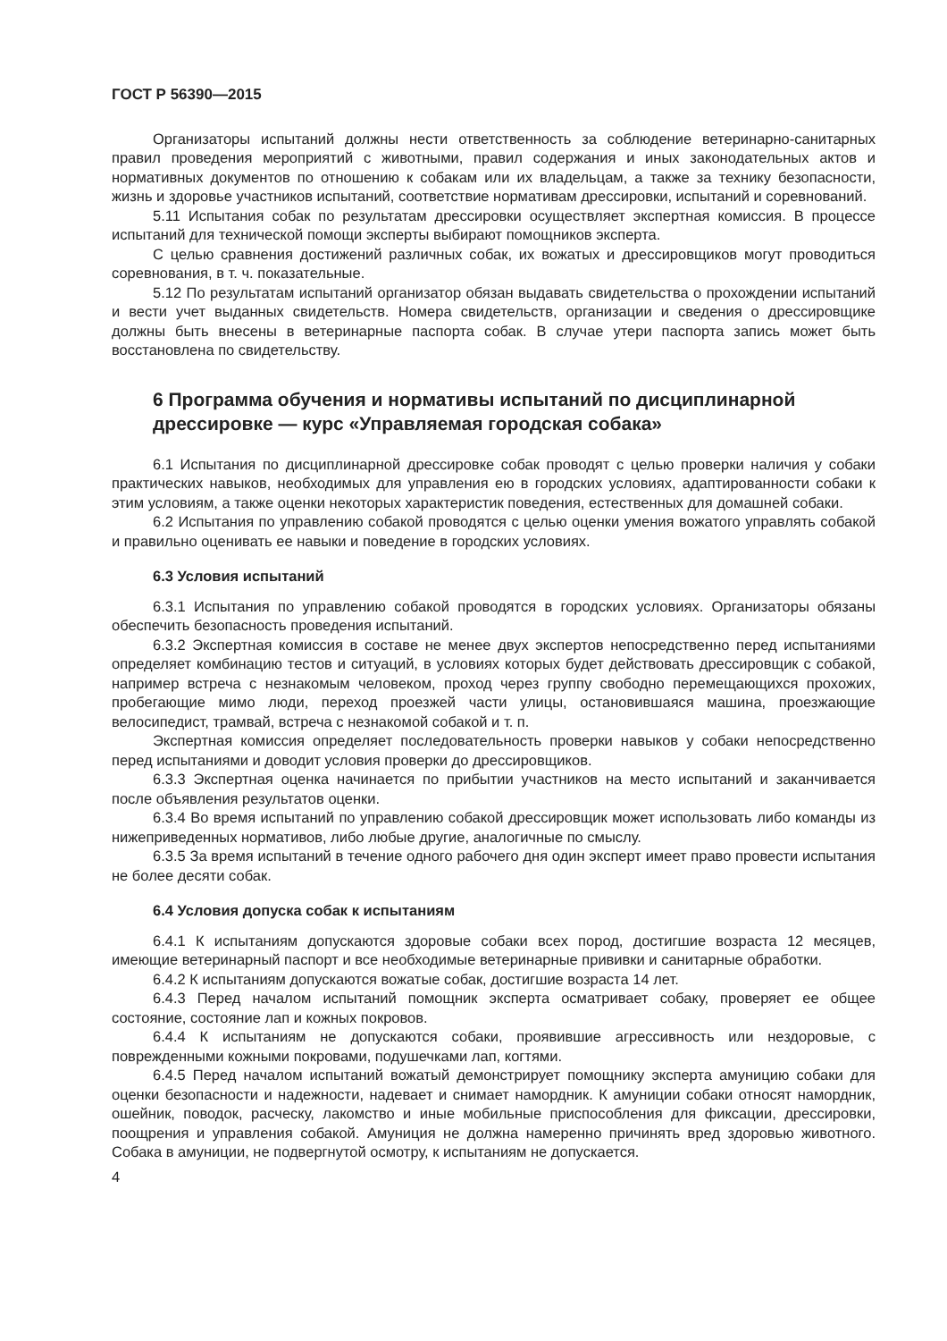ГОСТ Р 56390—2015
Организаторы испытаний должны нести ответственность за соблюдение ветеринарно-санитарных правил проведения мероприятий с животными, правил содержания и иных законодательных актов и нормативных документов по отношению к собакам или их владельцам, а также за технику безопасности, жизнь и здоровье участников испытаний, соответствие нормативам дрессировки, испытаний и соревнований.
5.11 Испытания собак по результатам дрессировки осуществляет экспертная комиссия. В процессе испытаний для технической помощи эксперты выбирают помощников эксперта.
С целью сравнения достижений различных собак, их вожатых и дрессировщиков могут проводиться соревнования, в т. ч. показательные.
5.12 По результатам испытаний организатор обязан выдавать свидетельства о прохождении испытаний и вести учет выданных свидетельств. Номера свидетельств, организации и сведения о дрессировщике должны быть внесены в ветеринарные паспорта собак. В случае утери паспорта запись может быть восстановлена по свидетельству.
6 Программа обучения и нормативы испытаний по дисциплинарной дрессировке — курс «Управляемая городская собака»
6.1 Испытания по дисциплинарной дрессировке собак проводят с целью проверки наличия у собаки практических навыков, необходимых для управления ею в городских условиях, адаптированности собаки к этим условиям, а также оценки некоторых характеристик поведения, естественных для домашней собаки.
6.2 Испытания по управлению собакой проводятся с целью оценки умения вожатого управлять собакой и правильно оценивать ее навыки и поведение в городских условиях.
6.3 Условия испытаний
6.3.1 Испытания по управлению собакой проводятся в городских условиях. Организаторы обязаны обеспечить безопасность проведения испытаний.
6.3.2 Экспертная комиссия в составе не менее двух экспертов непосредственно перед испытаниями определяет комбинацию тестов и ситуаций, в условиях которых будет действовать дрессировщик с собакой, например встреча с незнакомым человеком, проход через группу свободно перемещающихся прохожих, пробегающие мимо люди, переход проезжей части улицы, остановившаяся машина, проезжающие велосипедист, трамвай, встреча с незнакомой собакой и т. п.
Экспертная комиссия определяет последовательность проверки навыков у собаки непосредственно перед испытаниями и доводит условия проверки до дрессировщиков.
6.3.3 Экспертная оценка начинается по прибытии участников на место испытаний и заканчивается после объявления результатов оценки.
6.3.4 Во время испытаний по управлению собакой дрессировщик может использовать либо команды из нижеприведенных нормативов, либо любые другие, аналогичные по смыслу.
6.3.5 За время испытаний в течение одного рабочего дня один эксперт имеет право провести испытания не более десяти собак.
6.4 Условия допуска собак к испытаниям
6.4.1 К испытаниям допускаются здоровые собаки всех пород, достигшие возраста 12 месяцев, имеющие ветеринарный паспорт и все необходимые ветеринарные прививки и санитарные обработки.
6.4.2 К испытаниям допускаются вожатые собак, достигшие возраста 14 лет.
6.4.3 Перед началом испытаний помощник эксперта осматривает собаку, проверяет ее общее состояние, состояние лап и кожных покровов.
6.4.4 К испытаниям не допускаются собаки, проявившие агрессивность или нездоровые, с поврежденными кожными покровами, подушечками лап, когтями.
6.4.5 Перед началом испытаний вожатый демонстрирует помощнику эксперта амуницию собаки для оценки безопасности и надежности, надевает и снимает намордник. К амуниции собаки относят намордник, ошейник, поводок, расческу, лакомство и иные мобильные приспособления для фиксации, дрессировки, поощрения и управления собакой. Амуниция не должна намеренно причинять вред здоровью животного. Собака в амуниции, не подвергнутой осмотру, к испытаниям не допускается.
4